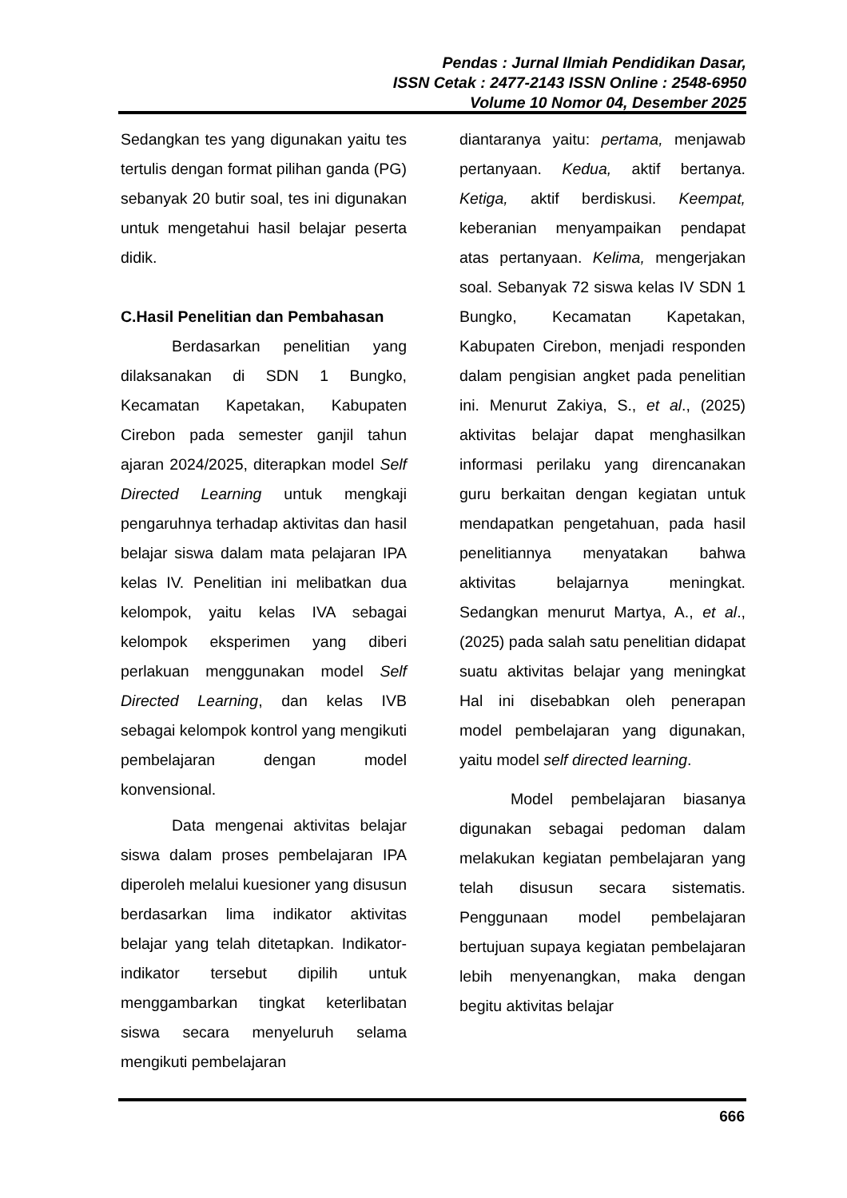Pendas : Jurnal Ilmiah Pendidikan Dasar,
ISSN Cetak : 2477-2143 ISSN Online : 2548-6950
Volume 10 Nomor 04, Desember 2025
Sedangkan tes yang digunakan yaitu tes tertulis dengan format pilihan ganda (PG) sebanyak 20 butir soal, tes ini digunakan untuk mengetahui hasil belajar peserta didik.
C.Hasil Penelitian dan Pembahasan
Berdasarkan penelitian yang dilaksanakan di SDN 1 Bungko, Kecamatan Kapetakan, Kabupaten Cirebon pada semester ganjil tahun ajaran 2024/2025, diterapkan model Self Directed Learning untuk mengkaji pengaruhnya terhadap aktivitas dan hasil belajar siswa dalam mata pelajaran IPA kelas IV. Penelitian ini melibatkan dua kelompok, yaitu kelas IVA sebagai kelompok eksperimen yang diberi perlakuan menggunakan model Self Directed Learning, dan kelas IVB sebagai kelompok kontrol yang mengikuti pembelajaran dengan model konvensional.
Data mengenai aktivitas belajar siswa dalam proses pembelajaran IPA diperoleh melalui kuesioner yang disusun berdasarkan lima indikator aktivitas belajar yang telah ditetapkan. Indikator-indikator tersebut dipilih untuk menggambarkan tingkat keterlibatan siswa secara menyeluruh selama mengikuti pembelajaran
diantaranya yaitu: pertama, menjawab pertanyaan. Kedua, aktif bertanya. Ketiga, aktif berdiskusi. Keempat, keberanian menyampaikan pendapat atas pertanyaan. Kelima, mengerjakan soal. Sebanyak 72 siswa kelas IV SDN 1 Bungko, Kecamatan Kapetakan, Kabupaten Cirebon, menjadi responden dalam pengisian angket pada penelitian ini. Menurut Zakiya, S., et al., (2025) aktivitas belajar dapat menghasilkan informasi perilaku yang direncanakan guru berkaitan dengan kegiatan untuk mendapatkan pengetahuan, pada hasil penelitiannya menyatakan bahwa aktivitas belajarnya meningkat. Sedangkan menurut Martya, A., et al., (2025) pada salah satu penelitian didapat suatu aktivitas belajar yang meningkat Hal ini disebabkan oleh penerapan model pembelajaran yang digunakan, yaitu model self directed learning.
Model pembelajaran biasanya digunakan sebagai pedoman dalam melakukan kegiatan pembelajaran yang telah disusun secara sistematis. Penggunaan model pembelajaran bertujuan supaya kegiatan pembelajaran lebih menyenangkan, maka dengan begitu aktivitas belajar
666